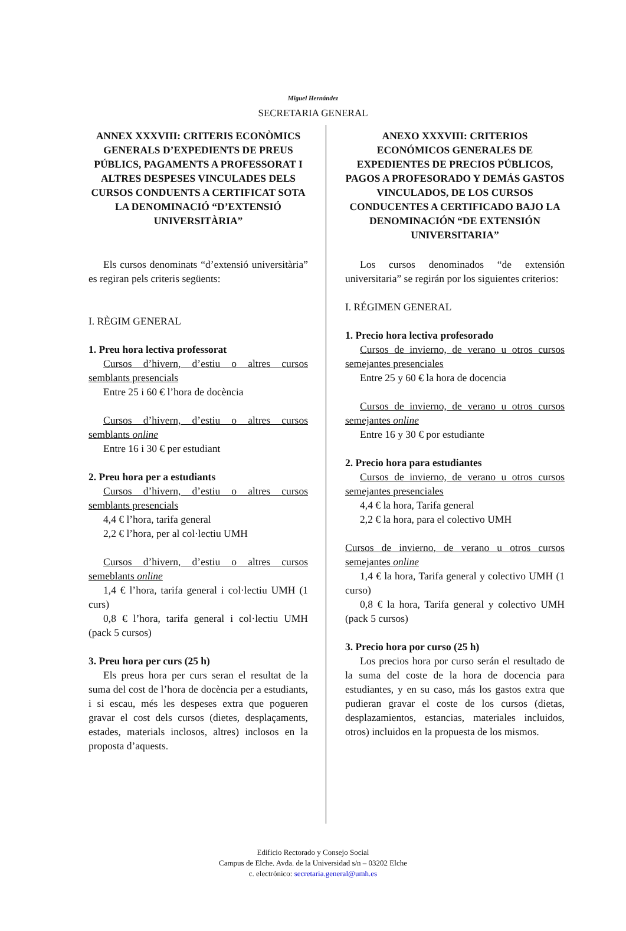Miguel Hernández
SECRETARIA GENERAL
ANNEX XXXVIII: CRITERIS ECONÒMICS GENERALS D’EXPEDIENTS DE PREUS PÚBLICS, PAGAMENTS A PROFESSORAT I ALTRES DESPESES VINCULADES DELS CURSOS CONDUENTS A CERTIFICAT SOTA LA DENOMINACIÓ “D’EXTENSIÓ UNIVERSITÀRIA”
Els cursos denominats “d’extensió universitària” es regiran pels criteris següents:
I. RÈGIM GENERAL
1. Preu hora lectiva professorat
Cursos d’hivern, d’estiu o altres cursos semblants presencials
Entre 25 i 60 € l’hora de docència
Cursos d’hivern, d’estiu o altres cursos semblants online
Entre 16 i 30 € per estudiant
2. Preu hora per a estudiants
Cursos d’hivern, d’estiu o altres cursos semblants presencials
4,4 € l’hora, tarifa general
2,2 € l’hora, per al col·lectiu UMH
Cursos d’hivern, d’estiu o altres cursos semeblants online
1,4 € l’hora, tarifa general i col·lectiu UMH (1 curs)
0,8 € l’hora, tarifa general i col·lectiu UMH (pack 5 cursos)
3. Preu hora per curs (25 h)
Els preus hora per curs seran el resultat de la suma del cost de l’hora de docència per a estudiants, i si escau, més les despeses extra que pogueren gravar el cost dels cursos (dietes, desplaçaments, estades, materials inclosos, altres) inclosos en la proposta d’aquests.
ANEXO XXXVIII: CRITERIOS ECONÓMICOS GENERALES DE EXPEDIENTES DE PRECIOS PÚBLICOS, PAGOS A PROFESORADO Y DEMÁS GASTOS VINCULADOS, DE LOS CURSOS CONDUCENTES A CERTIFICADO BAJO LA DENOMINACIÓN “DE EXTENSIÓN UNIVERSITARIA”
Los cursos denominados “de extensión universitaria” se regirán por los siguientes criterios:
I. RÉGIMEN GENERAL
1. Precio hora lectiva profesorado
Cursos de invierno, de verano u otros cursos semejantes presenciales
Entre 25 y 60 € la hora de docencia
Cursos de invierno, de verano u otros cursos semejantes online
Entre 16 y 30 € por estudiante
2. Precio hora para estudiantes
Cursos de invierno, de verano u otros cursos semejantes presenciales
4,4 € la hora, Tarifa general
2,2 € la hora, para el colectivo UMH
Cursos de invierno, de verano u otros cursos semejantes online
1,4 € la hora, Tarifa general y colectivo UMH (1 curso)
0,8 € la hora, Tarifa general y colectivo UMH (pack 5 cursos)
3. Precio hora por curso (25 h)
Los precios hora por curso serán el resultado de la suma del coste de la hora de docencia para estudiantes, y en su caso, más los gastos extra que pudieran gravar el coste de los cursos (dietas, desplazamientos, estancias, materiales incluidos, otros) incluidos en la propuesta de los mismos.
Edificio Rectorado y Consejo Social
Campus de Elche. Avda. de la Universidad s/n – 03202 Elche
c. electrónico: secretaria.general@umh.es